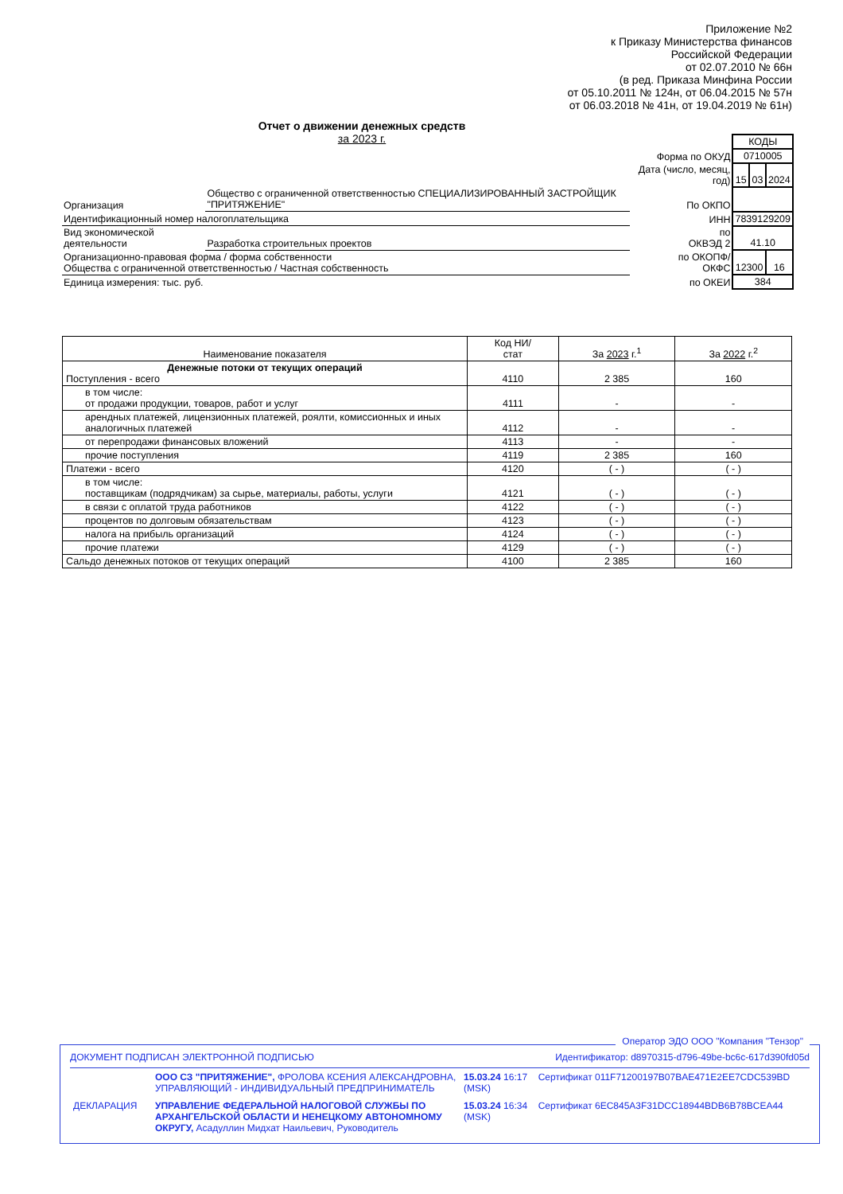Приложение №2
к Приказу Министерства финансов
Российской Федерации
от 02.07.2010 № 66н
(в ред. Приказа Минфина России
от 05.10.2011 № 124н, от 06.04.2015 № 57н
от 06.03.2018 № 41н, от 19.04.2019 № 61н)
Отчет о движении денежных средств
за 2023 г.
| | | | КОДЫ | | |
| | | Форма по ОКУД | 0710005 | | |
| | | Дата (число, месяц, год) | 15 | 03 | 2024 |
| Организация | Общество с ограниченной ответственностью СПЕЦИАЛИЗИРОВАННЫЙ ЗАСТРОЙЩИК "ПРИТЯЖЕНИЕ" | По ОКПО | | | |
| Идентификационный номер налогоплательщика | | ИНН | 7839129209 | | |
| Вид экономической деятельности | Разработка строительных проектов | по ОКВЭД 2 | 41.10 | | |
| Организационно-правовая форма / форма собственности Общества с ограниченной ответственностью / Частная собственность | | по ОКОПФ/ ОКФС | 12300 | | 16 |
| Единица измерения: тыс. руб. | | по ОКЕИ | 384 | | |
| Наименование показателя | Код НИ/ стат | За 2023 г.<sup>1</sup> | За 2022 г.<sup>2</sup> |
| --- | --- | --- | --- |
| Денежные потоки от текущих операций Поступления - всего | 4110 | 2 385 | 160 |
| в том числе: от продажи продукции, товаров, работ и услуг | 4111 | - | - |
| арендных платежей, лицензионных платежей, роялти, комиссионных и иных аналогичных платежей | 4112 | - | - |
| от перепродажи финансовых вложений | 4113 | - | - |
| прочие поступления | 4119 | 2 385 | 160 |
| Платежи - всего | 4120 | ( - ) | ( - ) |
| в том числе: поставщикам (подрядчикам) за сырье, материалы, работы, услуги | 4121 | ( - ) | ( - ) |
| в связи с оплатой труда работников | 4122 | ( - ) | ( - ) |
| процентов по долговым обязательствам | 4123 | ( - ) | ( - ) |
| налога на прибыль организаций | 4124 | ( - ) | ( - ) |
| прочие платежи | 4129 | ( - ) | ( - ) |
| Сальдо денежных потоков от текущих операций | 4100 | 2 385 | 160 |
Оператор ЭДО ООО "Компания "Тензор"
ДОКУМЕНТ ПОДПИСАН ЭЛЕКТРОННОЙ ПОДПИСЬЮ Идентификатор: d8970315-d796-49be-bc6c-617d390fd05d
| | ООО СЗ "ПРИТЯЖЕНИЕ", ФРОЛОВА КСЕНИЯ АЛЕКСАНДРОВНА, УПРАВЛЯЮЩИЙ - ИНДИВИДУАЛЬНЫЙ ПРЕДПРИНИМАТЕЛЬ | 15.03.24 16:17 (MSK) | Сертификат 011F71200197B07BAE471E2EE7CDC539BD |
| ДЕКЛАРАЦИЯ | УПРАВЛЕНИЕ ФЕДЕРАЛЬНОЙ НАЛОГОВОЙ СЛУЖБЫ ПО АРХАНГЕЛЬСКОЙ ОБЛАСТИ И НЕНЕЦКОМУ АВТОНОМНОМУ ОКРУГУ, Асадуллин Мидхат Наильевич, Руководитель | 15.03.24 16:34 (MSK) | Сертификат 6EC845A3F31DCC18944BDB6B78BCEA44 |